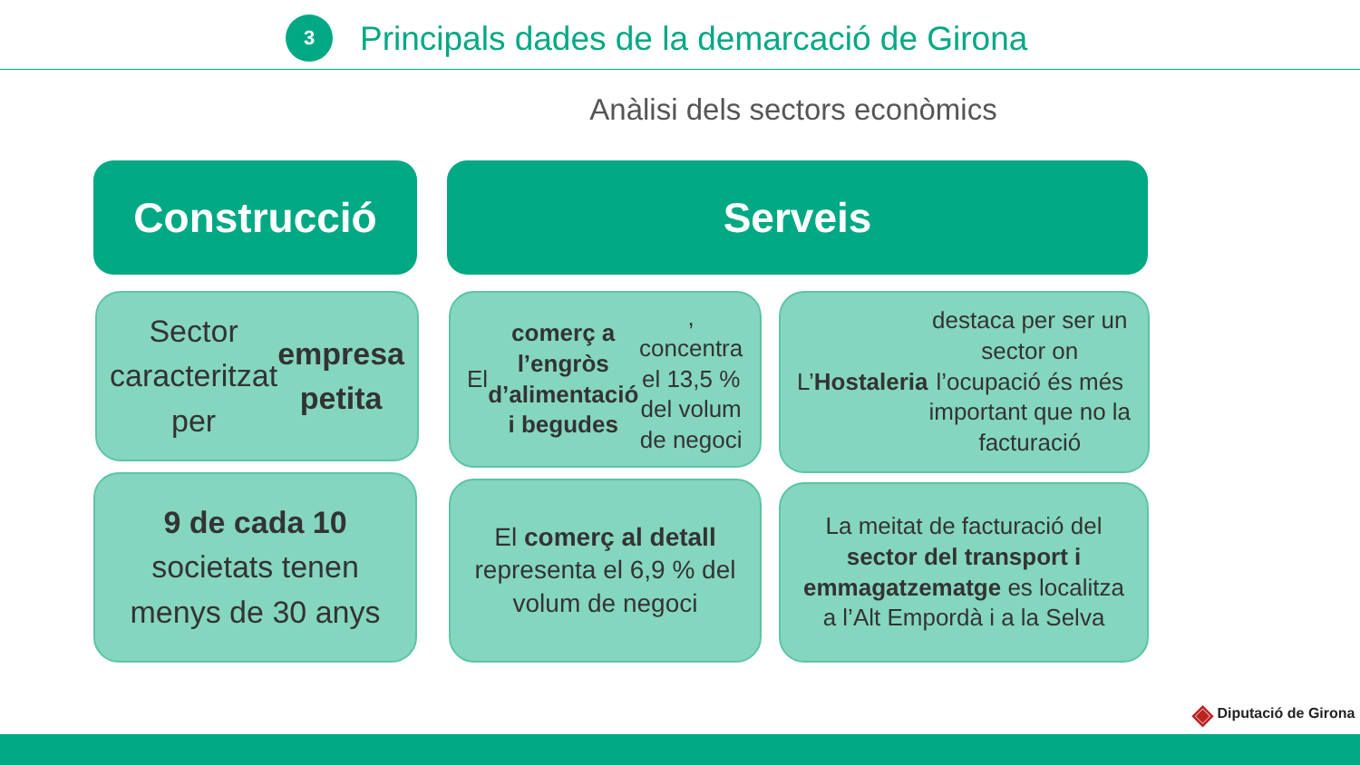3
Principals dades de la demarcació de Girona
Anàlisi dels sectors econòmics
Construcció Serveis
Sector caracteritzat per empresa petita
El comerç a l’engròs d’alimentació i begudes, concentra el 13,5 % del volum de negoci
L’ Hostaleria destaca per ser un sector on l’ocupació és més important que no la facturació
9 de cada 10 societats tenen menys de 30 anys
El comerç al detall representa el 6,9 % del volum de negoci
La meitat de facturació del sector del transport i emmagatzematge es localitza a l’Alt Empordà i a la Selva
◈ Diputació de Girona